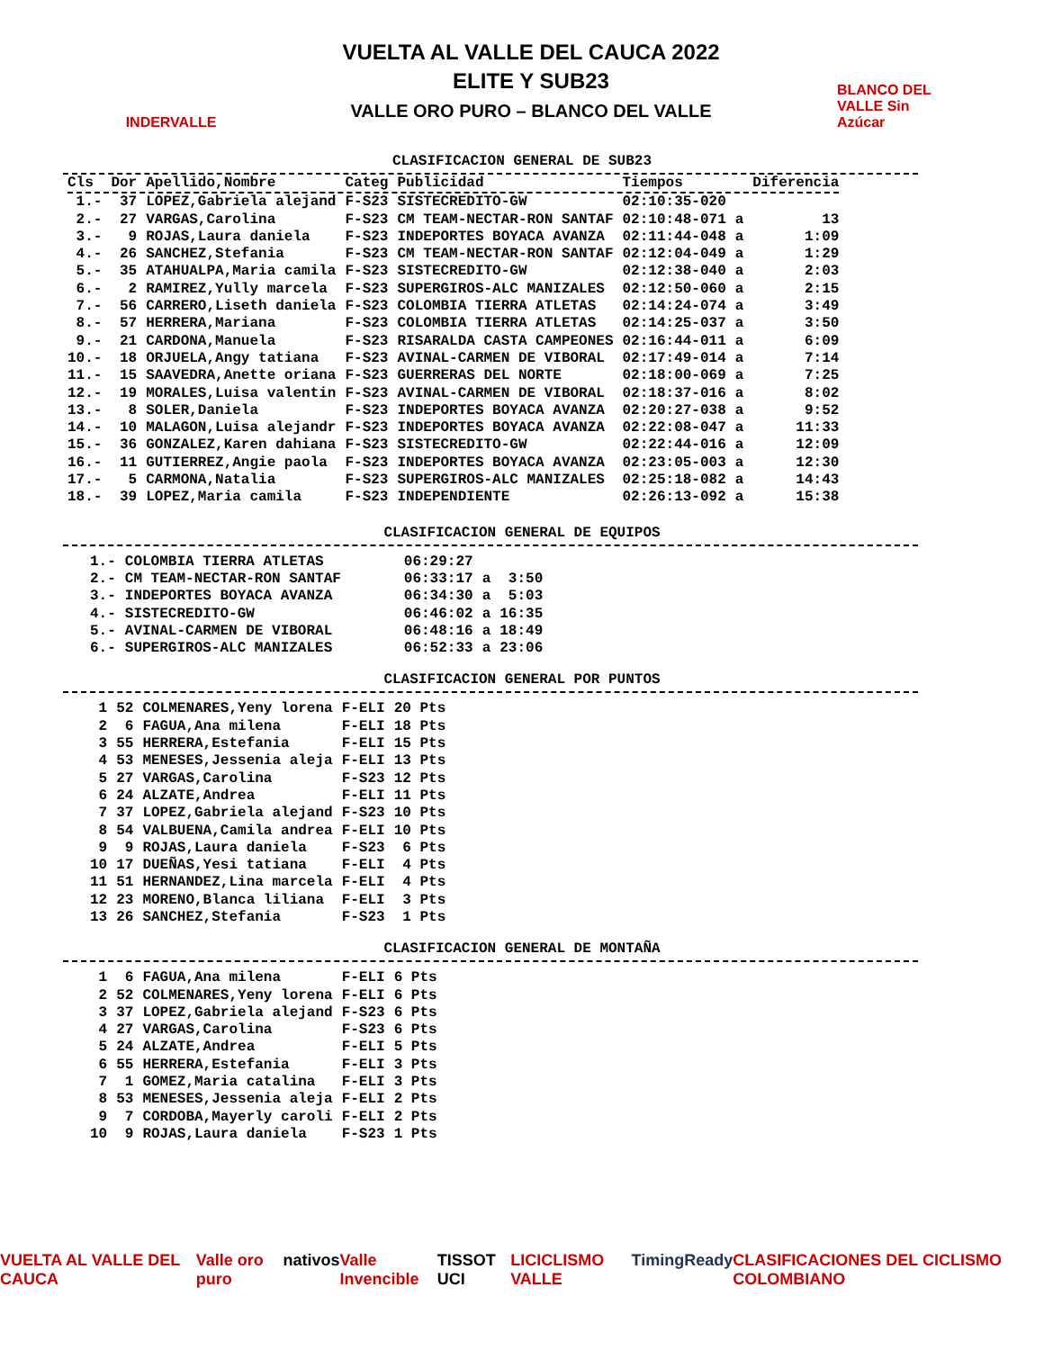INDERVALLE
VUELTA AL VALLE DEL CAUCA 2022
ELITE Y SUB23
VALLE ORO PURO – BLANCO DEL VALLE
BLANCO DEL VALLE Sin Azúcar
CLASIFICACION GENERAL DE SUB23
| Cls | Dor | Apellido,Nombre | Categ | Publicidad | Tiempos | | Diferencia |
| --- | --- | --- | --- | --- | --- | --- | --- |
| 1.- | 37 | LOPEZ,Gabriela alejand | F-S23 | SISTECREDITO-GW | 02:10:35-020 | | |
| 2.- | 27 | VARGAS,Carolina | F-S23 | CM TEAM-NECTAR-RON SANTAF | 02:10:48-071 | a | 13 |
| 3.- | 9 | ROJAS,Laura daniela | F-S23 | INDEPORTES BOYACA AVANZA | 02:11:44-048 | a | 1:09 |
| 4.- | 26 | SANCHEZ,Stefania | F-S23 | CM TEAM-NECTAR-RON SANTAF | 02:12:04-049 | a | 1:29 |
| 5.- | 35 | ATAHUALPA,Maria camila | F-S23 | SISTECREDITO-GW | 02:12:38-040 | a | 2:03 |
| 6.- | 2 | RAMIREZ,Yully marcela | F-S23 | SUPERGIROS-ALC MANIZALES | 02:12:50-060 | a | 2:15 |
| 7.- | 56 | CARRERO,Liseth daniela | F-S23 | COLOMBIA TIERRA ATLETAS | 02:14:24-074 | a | 3:49 |
| 8.- | 57 | HERRERA,Mariana | F-S23 | COLOMBIA TIERRA ATLETAS | 02:14:25-037 | a | 3:50 |
| 9.- | 21 | CARDONA,Manuela | F-S23 | RISARALDA CASTA CAMPEONES | 02:16:44-011 | a | 6:09 |
| 10.- | 18 | ORJUELA,Angy tatiana | F-S23 | AVINAL-CARMEN DE VIBORAL | 02:17:49-014 | a | 7:14 |
| 11.- | 15 | SAAVEDRA,Anette oriana | F-S23 | GUERRERAS DEL NORTE | 02:18:00-069 | a | 7:25 |
| 12.- | 19 | MORALES,Luisa valentin | F-S23 | AVINAL-CARMEN DE VIBORAL | 02:18:37-016 | a | 8:02 |
| 13.- | 8 | SOLER,Daniela | F-S23 | INDEPORTES BOYACA AVANZA | 02:20:27-038 | a | 9:52 |
| 14.- | 10 | MALAGON,Luisa alejandr | F-S23 | INDEPORTES BOYACA AVANZA | 02:22:08-047 | a | 11:33 |
| 15.- | 36 | GONZALEZ,Karen dahiana | F-S23 | SISTECREDITO-GW | 02:22:44-016 | a | 12:09 |
| 16.- | 11 | GUTIERREZ,Angie paola | F-S23 | INDEPORTES BOYACA AVANZA | 02:23:05-003 | a | 12:30 |
| 17.- | 5 | CARMONA,Natalia | F-S23 | SUPERGIROS-ALC MANIZALES | 02:25:18-082 | a | 14:43 |
| 18.- | 39 | LOPEZ,Maria camila | F-S23 | INDEPENDIENTE | 02:26:13-092 | a | 15:38 |
CLASIFICACION GENERAL DE EQUIPOS
| 1.- | COLOMBIA TIERRA ATLETAS | 06:29:27 | | |
| 2.- | CM TEAM-NECTAR-RON SANTAF | 06:33:17 | a | 3:50 |
| 3.- | INDEPORTES BOYACA AVANZA | 06:34:30 | a | 5:03 |
| 4.- | SISTECREDITO-GW | 06:46:02 | a | 16:35 |
| 5.- | AVINAL-CARMEN DE VIBORAL | 06:48:16 | a | 18:49 |
| 6.- | SUPERGIROS-ALC MANIZALES | 06:52:33 | a | 23:06 |
CLASIFICACION GENERAL POR PUNTOS
| 1 | 52 | COLMENARES,Yeny lorena | F-ELI | 20 Pts |
| 2 | 6 | FAGUA,Ana milena | F-ELI | 18 Pts |
| 3 | 55 | HERRERA,Estefania | F-ELI | 15 Pts |
| 4 | 53 | MENESES,Jessenia aleja | F-ELI | 13 Pts |
| 5 | 27 | VARGAS,Carolina | F-S23 | 12 Pts |
| 6 | 24 | ALZATE,Andrea | F-ELI | 11 Pts |
| 7 | 37 | LOPEZ,Gabriela alejand | F-S23 | 10 Pts |
| 8 | 54 | VALBUENA,Camila andrea | F-ELI | 10 Pts |
| 9 | 9 | ROJAS,Laura daniela | F-S23 | 6 Pts |
| 10 | 17 | DUEÑAS,Yesi tatiana | F-ELI | 4 Pts |
| 11 | 51 | HERNANDEZ,Lina marcela | F-ELI | 4 Pts |
| 12 | 23 | MORENO,Blanca liliana | F-ELI | 3 Pts |
| 13 | 26 | SANCHEZ,Stefania | F-S23 | 1 Pts |
CLASIFICACION GENERAL DE MONTAÑA
| 1 | 6 | FAGUA,Ana milena | F-ELI | 6 Pts |
| 2 | 52 | COLMENARES,Yeny lorena | F-ELI | 6 Pts |
| 3 | 37 | LOPEZ,Gabriela alejand | F-S23 | 6 Pts |
| 4 | 27 | VARGAS,Carolina | F-S23 | 6 Pts |
| 5 | 24 | ALZATE,Andrea | F-ELI | 5 Pts |
| 6 | 55 | HERRERA,Estefania | F-ELI | 3 Pts |
| 7 | 1 | GOMEZ,Maria catalina | F-ELI | 3 Pts |
| 8 | 53 | MENESES,Jessenia aleja | F-ELI | 2 Pts |
| 9 | 7 | CORDOBA,Mayerly caroli | F-ELI | 2 Pts |
| 10 | 9 | ROJAS,Laura daniela | F-S23 | 1 Pts |
VUELTA AL VALLE DEL CAUCA Valle oro puro nativos Valle Invencible TISSOT UCI LICICLISMO VALLE TimingReady CLASIFICACIONES DEL CICLISMO COLOMBIANO